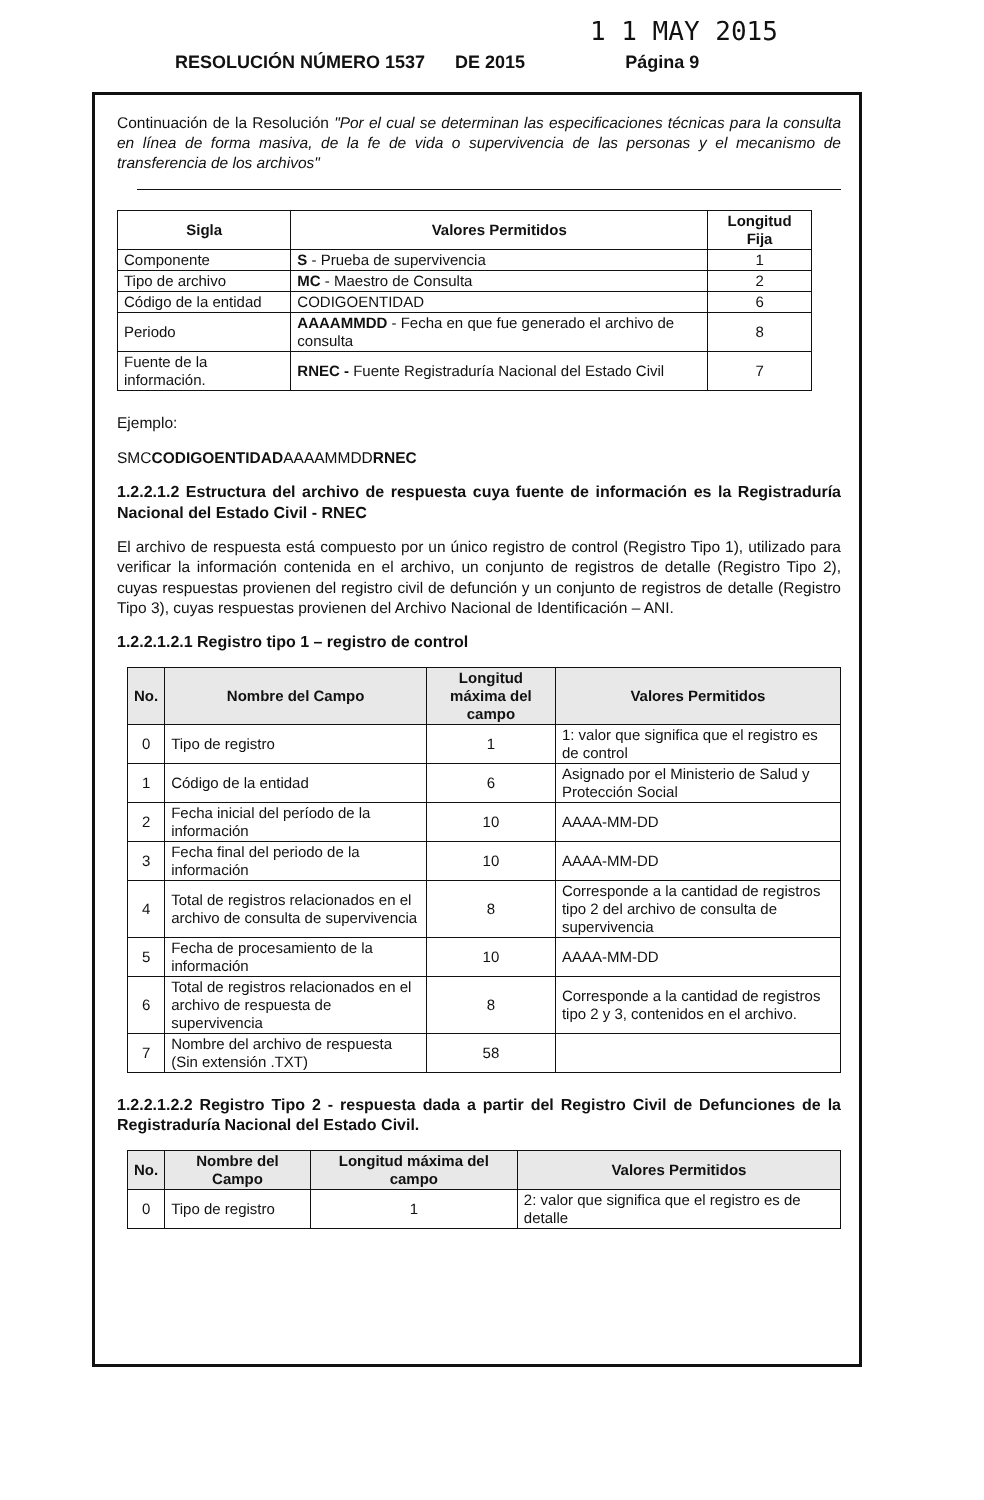1 1 MAY 2015
RESOLUCIÓN NÚMERO 1537 DE 2015 Página 9
Continuación de la Resolución "Por el cual se determinan las especificaciones técnicas para la consulta en línea de forma masiva, de la fe de vida o supervivencia de las personas y el mecanismo de transferencia de los archivos"
| Sigla | Valores Permitidos | Longitud Fija |
| --- | --- | --- |
| Componente | S - Prueba de supervivencia | 1 |
| Tipo de archivo | MC - Maestro de Consulta | 2 |
| Código de la entidad | CODIGOENTIDAD | 6 |
| Periodo | AAAAMMDD - Fecha en que fue generado el archivo de consulta | 8 |
| Fuente de la información. | RNEC - Fuente Registraduría Nacional del Estado Civil | 7 |
Ejemplo:
SMCCODIGOENTIDADAAAAMMDDRNEC
1.2.2.1.2 Estructura del archivo de respuesta cuya fuente de información es la Registraduría Nacional del Estado Civil - RNEC
El archivo de respuesta está compuesto por un único registro de control (Registro Tipo 1), utilizado para verificar la información contenida en el archivo, un conjunto de registros de detalle (Registro Tipo 2), cuyas respuestas provienen del registro civil de defunción y un conjunto de registros de detalle (Registro Tipo 3), cuyas respuestas provienen del Archivo Nacional de Identificación – ANI.
1.2.2.1.2.1 Registro tipo 1 – registro de control
| No. | Nombre del Campo | Longitud máxima del campo | Valores Permitidos |
| --- | --- | --- | --- |
| 0 | Tipo de registro | 1 | 1: valor que significa que el registro es de control |
| 1 | Código de la entidad | 6 | Asignado por el Ministerio de Salud y Protección Social |
| 2 | Fecha inicial del período de la información | 10 | AAAA-MM-DD |
| 3 | Fecha final del periodo de la información | 10 | AAAA-MM-DD |
| 4 | Total de registros relacionados en el archivo de consulta de supervivencia | 8 | Corresponde a la cantidad de registros tipo 2 del archivo de consulta de supervivencia |
| 5 | Fecha de procesamiento de la información | 10 | AAAA-MM-DD |
| 6 | Total de registros relacionados en el archivo de respuesta de supervivencia | 8 | Corresponde a la cantidad de registros tipo 2 y 3, contenidos en el archivo. |
| 7 | Nombre del archivo de respuesta (Sin extensión .TXT) | 58 | |
1.2.2.1.2.2 Registro Tipo 2 - respuesta dada a partir del Registro Civil de Defunciones de la Registraduría Nacional del Estado Civil.
| No. | Nombre del Campo | Longitud máxima del campo | Valores Permitidos |
| --- | --- | --- | --- |
| 0 | Tipo de registro | 1 | 2: valor que significa que el registro es de detalle |